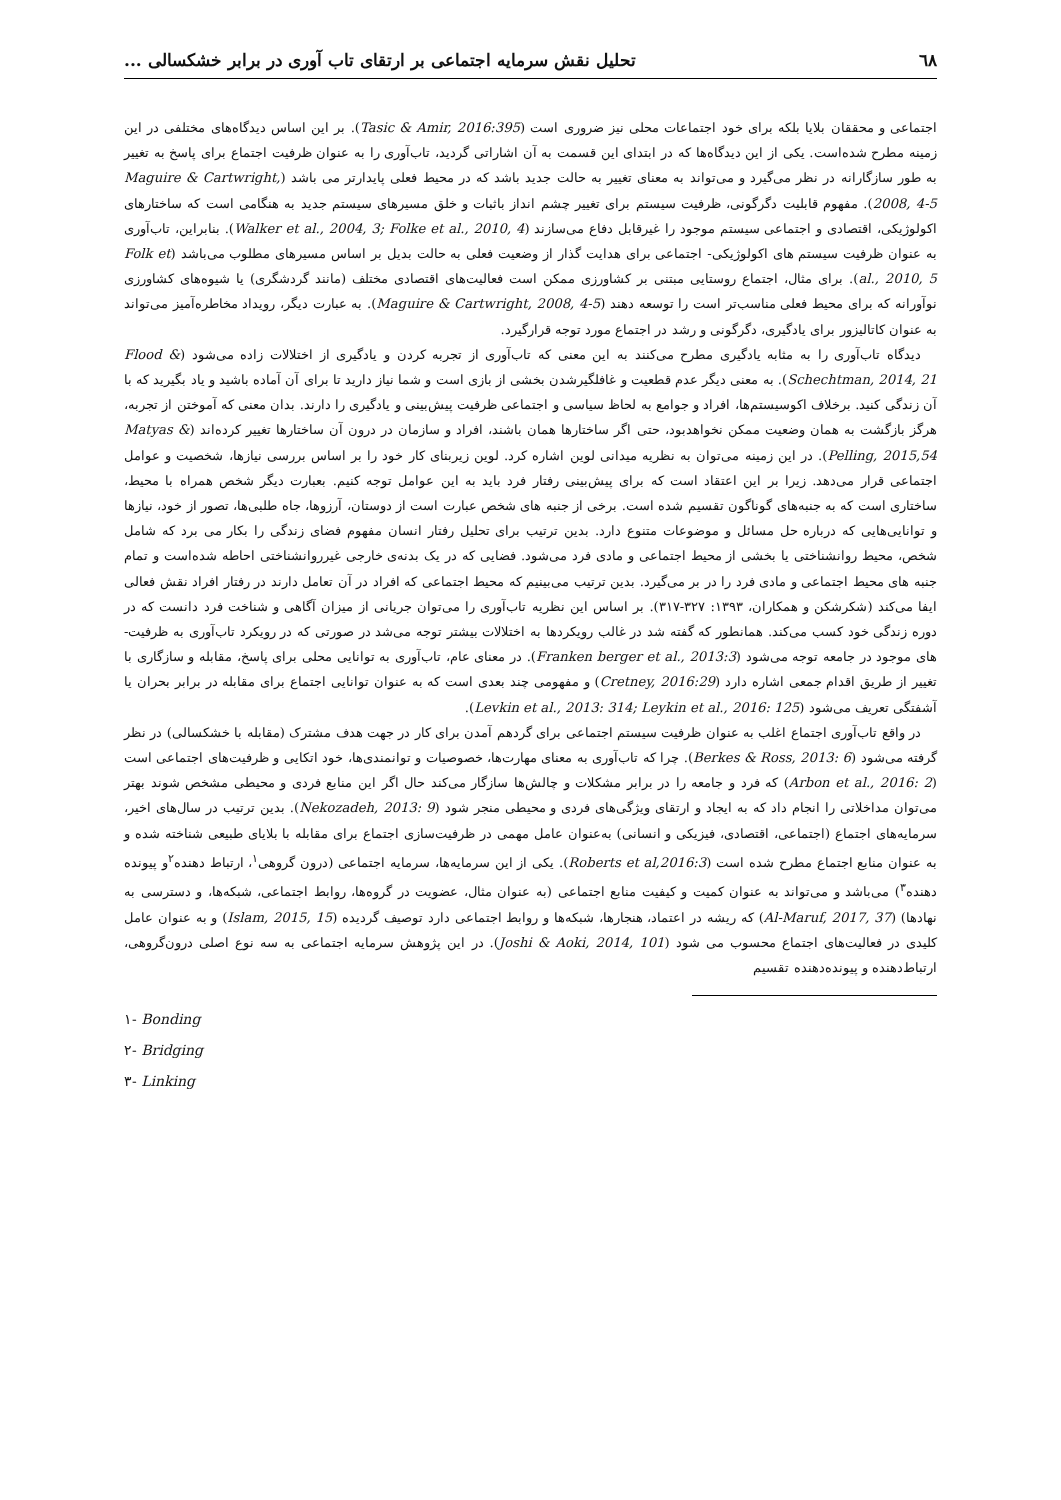٦٨ تحلیل نقش سرمایه اجتماعی بر ارتقای تاب آوری در برابر خشکسالی ...
اجتماعی و محققان بلایا بلکه برای خود اجتماعات محلی نیز ضروری است (Tasic & Amir, 2016:395). بر این اساس دیدگاه‌های مختلفی در این زمینه مطرح شده‌است. یکی از این دیدگاه‌ها که در ابتدای این قسمت به آن اشاراتی گردید، تاب‌آوری را به عنوان ظرفیت اجتماع برای پاسخ به تغییر به طور سازگارانه در نظر می‌گیرد و می‌تواند به معنای تغییر به حالت جدید باشد که در محیط فعلی پایدارتر می باشد (Maguire & Cartwright, 2008, 4-5). مفهوم قابلیت دگرگونی، ظرفیت سیستم برای تغییر چشم انداز باثبات و خلق مسیرهای سیستم جدید به هنگامی است که ساختارهای اکولوژیکی، اقتصادی و اجتماعی سیستم موجود را غیرقابل دفاع می‌سازند (Walker et al., 2004, 3; Folke et al., 2010, 4). بنابراین، تاب‌آوری به عنوان ظرفیت سیستم های اکولوژیکی- اجتماعی برای هدایت گذار از وضعیت فعلی به حالت بدیل بر اساس مسیرهای مطلوب می‌باشد (Folk et al., 2010, 5). برای مثال، اجتماع روستایی مبتنی بر کشاورزی ممکن است فعالیت‌های اقتصادی مختلف (مانند گردشگری) یا شیوه‌های کشاورزی نوآورانه که برای محیط فعلی مناسب‌تر است را توسعه دهند (Maguire & Cartwright, 2008, 4-5). به عبارت دیگر، رویداد مخاطره‌آمیز می‌تواند به عنوان کاتالیزور برای یادگیری، دگرگونی و رشد در اجتماع مورد توجه قرارگیرد.
دیدگاه تاب‌آوری را به مثابه یادگیری مطرح می‌کنند به این معنی که تاب‌آوری از تجربه کردن و یادگیری از اختلالات زاده می‌شود (Flood & Schechtman, 2014, 21). به معنی دیگر عدم قطعیت و غافلگیرشدن بخشی از بازی است و شما نیاز دارید تا برای آن آماده باشید و یاد بگیرید که با آن زندگی کنید. برخلاف اکوسیستم‌ها، افراد و جوامع به لحاظ سیاسی و اجتماعی ظرفیت پیش‌بینی و یادگیری را دارند. بدان معنی که آموختن از تجربه، هرگز بازگشت به همان وضعیت ممکن نخواهدبود، حتی اگر ساختارها همان باشند، افراد و سازمان در درون آن ساختارها تغییر کرده‌اند (Matyas & Pelling, 2015,54). در این زمینه می‌توان به نظریه میدانی لوین اشاره کرد. لوین زیربنای کار خود را بر اساس بررسی نیازها، شخصیت و عوامل اجتماعی قرار می‌دهد. زیرا بر این اعتقاد است که برای پیش‌بینی رفتار فرد باید به این عوامل توجه کنیم. بعبارت دیگر شخص همراه با محیط، ساختاری است که به جنبه‌های گوناگون تقسیم شده است. برخی از جنبه های شخص عبارت است از دوستان، آرزوها، جاه طلبی‌ها، تصور از خود، نیازها و توانایی‌هایی که درباره حل مسائل و موضوعات متنوع دارد. بدین ترتیب برای تحلیل رفتار انسان مفهوم فضای زندگی را بکار می برد که شامل شخص، محیط روانشناختی یا بخشی از محیط اجتماعی و مادی فرد می‌شود. فضایی که در یک بدنه‌ی خارجی غیرروانشناختی احاطه شده‌است و تمام جنبه های محیط اجتماعی و مادی فرد را در بر می‌گیرد. بدین ترتیب می‌بینیم که محیط اجتماعی که افراد در آن تعامل دارند در رفتار افراد نقش فعالی ایفا می‌کند (شکرشکن و همکاران، ۱۳۹۳: ۳۲۷-۳۱۷). بر اساس این نظریه تاب‌آوری را می‌توان جریانی از میزان آگاهی و شناخت فرد دانست که در دوره زندگی خود کسب می‌کند. همانطور که گفته شد در غالب رویکردها به اختلالات بیشتر توجه می‌شد در صورتی که در رویکرد تاب‌آوری به ظرفیت-های موجود در جامعه توجه می‌شود (Franken berger et al., 2013:3). در معنای عام، تاب‌آوری به توانایی محلی برای پاسخ، مقابله و سازگاری با تغییر از طریق اقدام جمعی اشاره دارد (Cretney, 2016:29) و مفهومی چند بعدی است که به عنوان توانایی اجتماع برای مقابله در برابر بحران یا آشفتگی تعریف می‌شود (Levkin et al., 2013: 314; Leykin et al., 2016: 125).
در واقع تاب‌آوری اجتماع اغلب به عنوان ظرفیت سیستم اجتماعی برای گردهم آمدن برای کار در جهت هدف مشترک (مقابله با خشکسالی) در نظر گرفته می‌شود (Berkes & Ross, 2013: 6). چرا که تاب‌آوری به معنای مهارت‌ها، خصوصیات و توانمندی‌ها، خود اتکایی و ظرفیت‌های اجتماعی است (Arbon et al., 2016: 2) که فرد و جامعه را در برابر مشکلات و چالش‌ها سازگار می‌کند حال اگر این منابع فردی و محیطی مشخص شوند بهتر می‌توان مداخلاتی را انجام داد که به ایجاد و ارتقای ویژگی‌های فردی و محیطی منجر شود (Nekozadeh, 2013: 9). بدین ترتیب در سال‌های اخیر، سرمایه‌های اجتماع (اجتماعی، اقتصادی، فیزیکی و انسانی) به‌عنوان عامل مهمی در ظرفیت‌سازی اجتماع برای مقابله با بلایای طبیعی شناخته شده و به عنوان منابع اجتماع مطرح شده است (Roberts et al,2016:3). یکی از این سرمایه‌ها، سرمایه اجتماعی (درون گروهی<sup>۱</sup>، ارتباط دهنده<sup>۲</sup>و پیونده دهنده<sup>۳</sup>) می‌باشد و می‌تواند به عنوان کمیت و کیفیت منابع اجتماعی (به عنوان مثال، عضویت در گروه‌ها، روابط اجتماعی، شبکه‌ها، و دسترسی به نهادها) (Al-Maruf, 2017, 37) که ریشه در اعتماد، هنجارها، شبکه‌ها و روابط اجتماعی دارد توصیف گردیده (Islam, 2015, 15) و به عنوان عامل کلیدی در فعالیت‌های اجتماع محسوب می شود (Joshi & Aoki, 2014, 101). در این پژوهش سرمایه اجتماعی به سه نوع اصلی درون‌گروهی، ارتباط‌دهنده و پیونده‌دهنده تقسیم
١- Bonding
٢- Bridging
٣- Linking